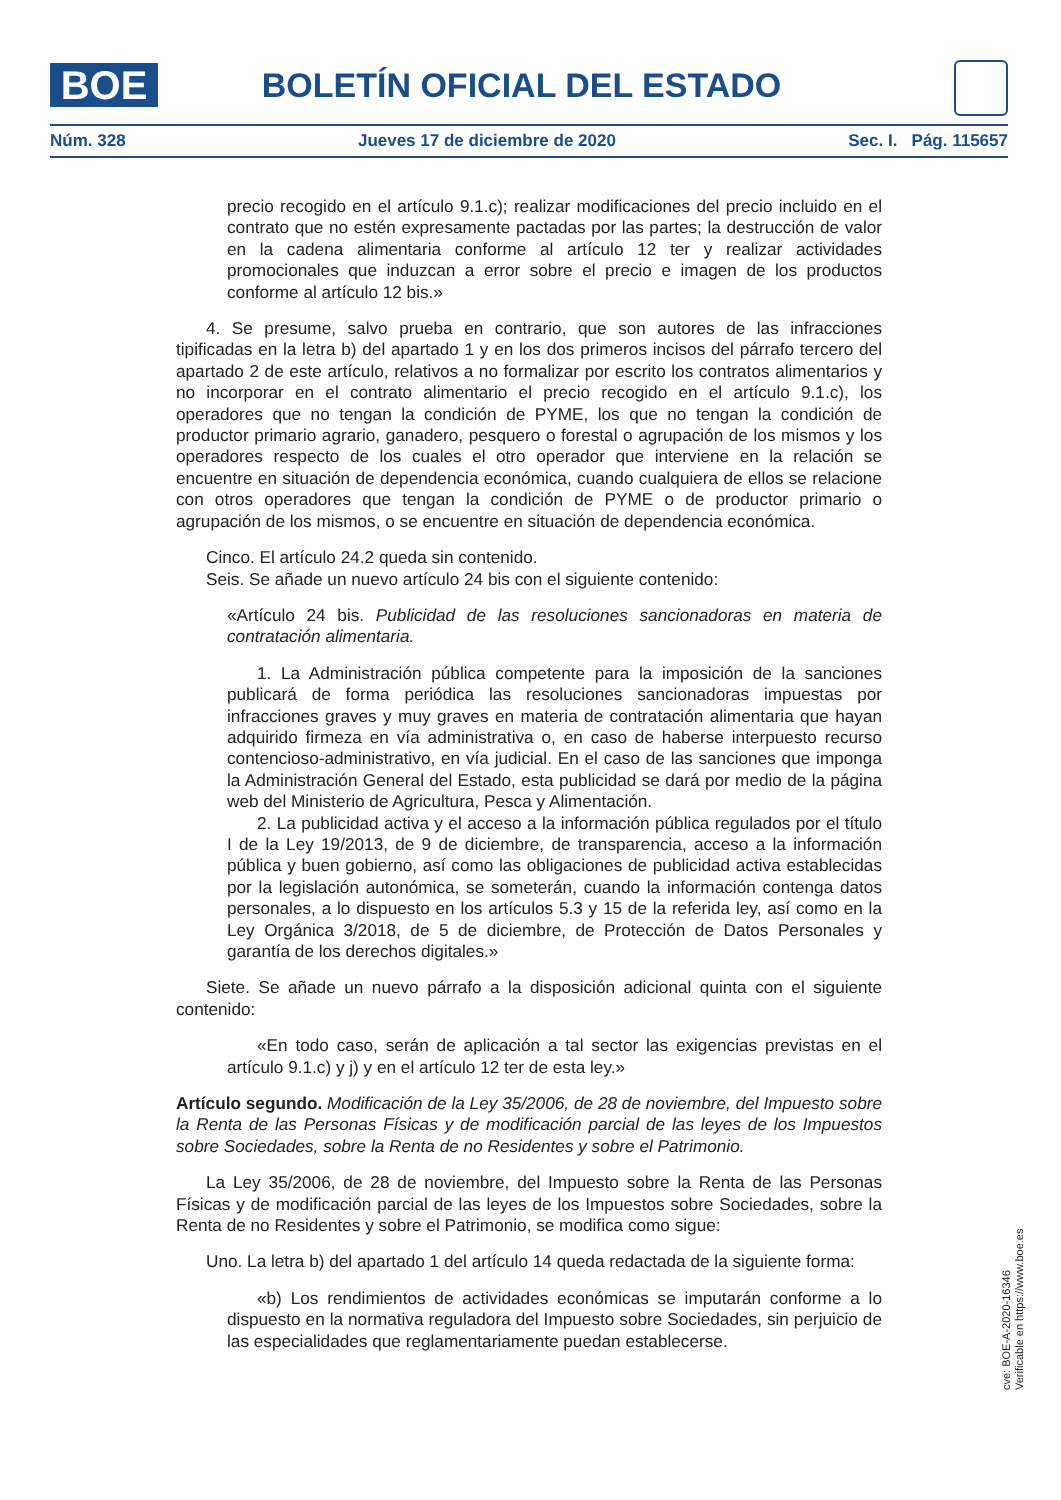BOE
BOLETÍN OFICIAL DEL ESTADO
Núm. 328 Jueves 17 de diciembre de 2020 Sec. I. Pág. 115657
precio recogido en el artículo 9.1.c); realizar modificaciones del precio incluido en el contrato que no estén expresamente pactadas por las partes; la destrucción de valor en la cadena alimentaria conforme al artículo 12 ter y realizar actividades promocionales que induzcan a error sobre el precio e imagen de los productos conforme al artículo 12 bis.»
4. Se presume, salvo prueba en contrario, que son autores de las infracciones tipificadas en la letra b) del apartado 1 y en los dos primeros incisos del párrafo tercero del apartado 2 de este artículo, relativos a no formalizar por escrito los contratos alimentarios y no incorporar en el contrato alimentario el precio recogido en el artículo 9.1.c), los operadores que no tengan la condición de PYME, los que no tengan la condición de productor primario agrario, ganadero, pesquero o forestal o agrupación de los mismos y los operadores respecto de los cuales el otro operador que interviene en la relación se encuentre en situación de dependencia económica, cuando cualquiera de ellos se relacione con otros operadores que tengan la condición de PYME o de productor primario o agrupación de los mismos, o se encuentre en situación de dependencia económica.
Cinco. El artículo 24.2 queda sin contenido.
Seis. Se añade un nuevo artículo 24 bis con el siguiente contenido:
«Artículo 24 bis. Publicidad de las resoluciones sancionadoras en materia de contratación alimentaria.
1. La Administración pública competente para la imposición de la sanciones publicará de forma periódica las resoluciones sancionadoras impuestas por infracciones graves y muy graves en materia de contratación alimentaria que hayan adquirido firmeza en vía administrativa o, en caso de haberse interpuesto recurso contencioso-administrativo, en vía judicial. En el caso de las sanciones que imponga la Administración General del Estado, esta publicidad se dará por medio de la página web del Ministerio de Agricultura, Pesca y Alimentación.
2. La publicidad activa y el acceso a la información pública regulados por el título I de la Ley 19/2013, de 9 de diciembre, de transparencia, acceso a la información pública y buen gobierno, así como las obligaciones de publicidad activa establecidas por la legislación autonómica, se someterán, cuando la información contenga datos personales, a lo dispuesto en los artículos 5.3 y 15 de la referida ley, así como en la Ley Orgánica 3/2018, de 5 de diciembre, de Protección de Datos Personales y garantía de los derechos digitales.»
Siete. Se añade un nuevo párrafo a la disposición adicional quinta con el siguiente contenido:
«En todo caso, serán de aplicación a tal sector las exigencias previstas en el artículo 9.1.c) y j) y en el artículo 12 ter de esta ley.»
Artículo segundo. Modificación de la Ley 35/2006, de 28 de noviembre, del Impuesto sobre la Renta de las Personas Físicas y de modificación parcial de las leyes de los Impuestos sobre Sociedades, sobre la Renta de no Residentes y sobre el Patrimonio.
La Ley 35/2006, de 28 de noviembre, del Impuesto sobre la Renta de las Personas Físicas y de modificación parcial de las leyes de los Impuestos sobre Sociedades, sobre la Renta de no Residentes y sobre el Patrimonio, se modifica como sigue:
Uno. La letra b) del apartado 1 del artículo 14 queda redactada de la siguiente forma:
«b) Los rendimientos de actividades económicas se imputarán conforme a lo dispuesto en la normativa reguladora del Impuesto sobre Sociedades, sin perjuicio de las especialidades que reglamentariamente puedan establecerse.
cve: BOE-A-2020-16346
Verificable en https://www.boe.es